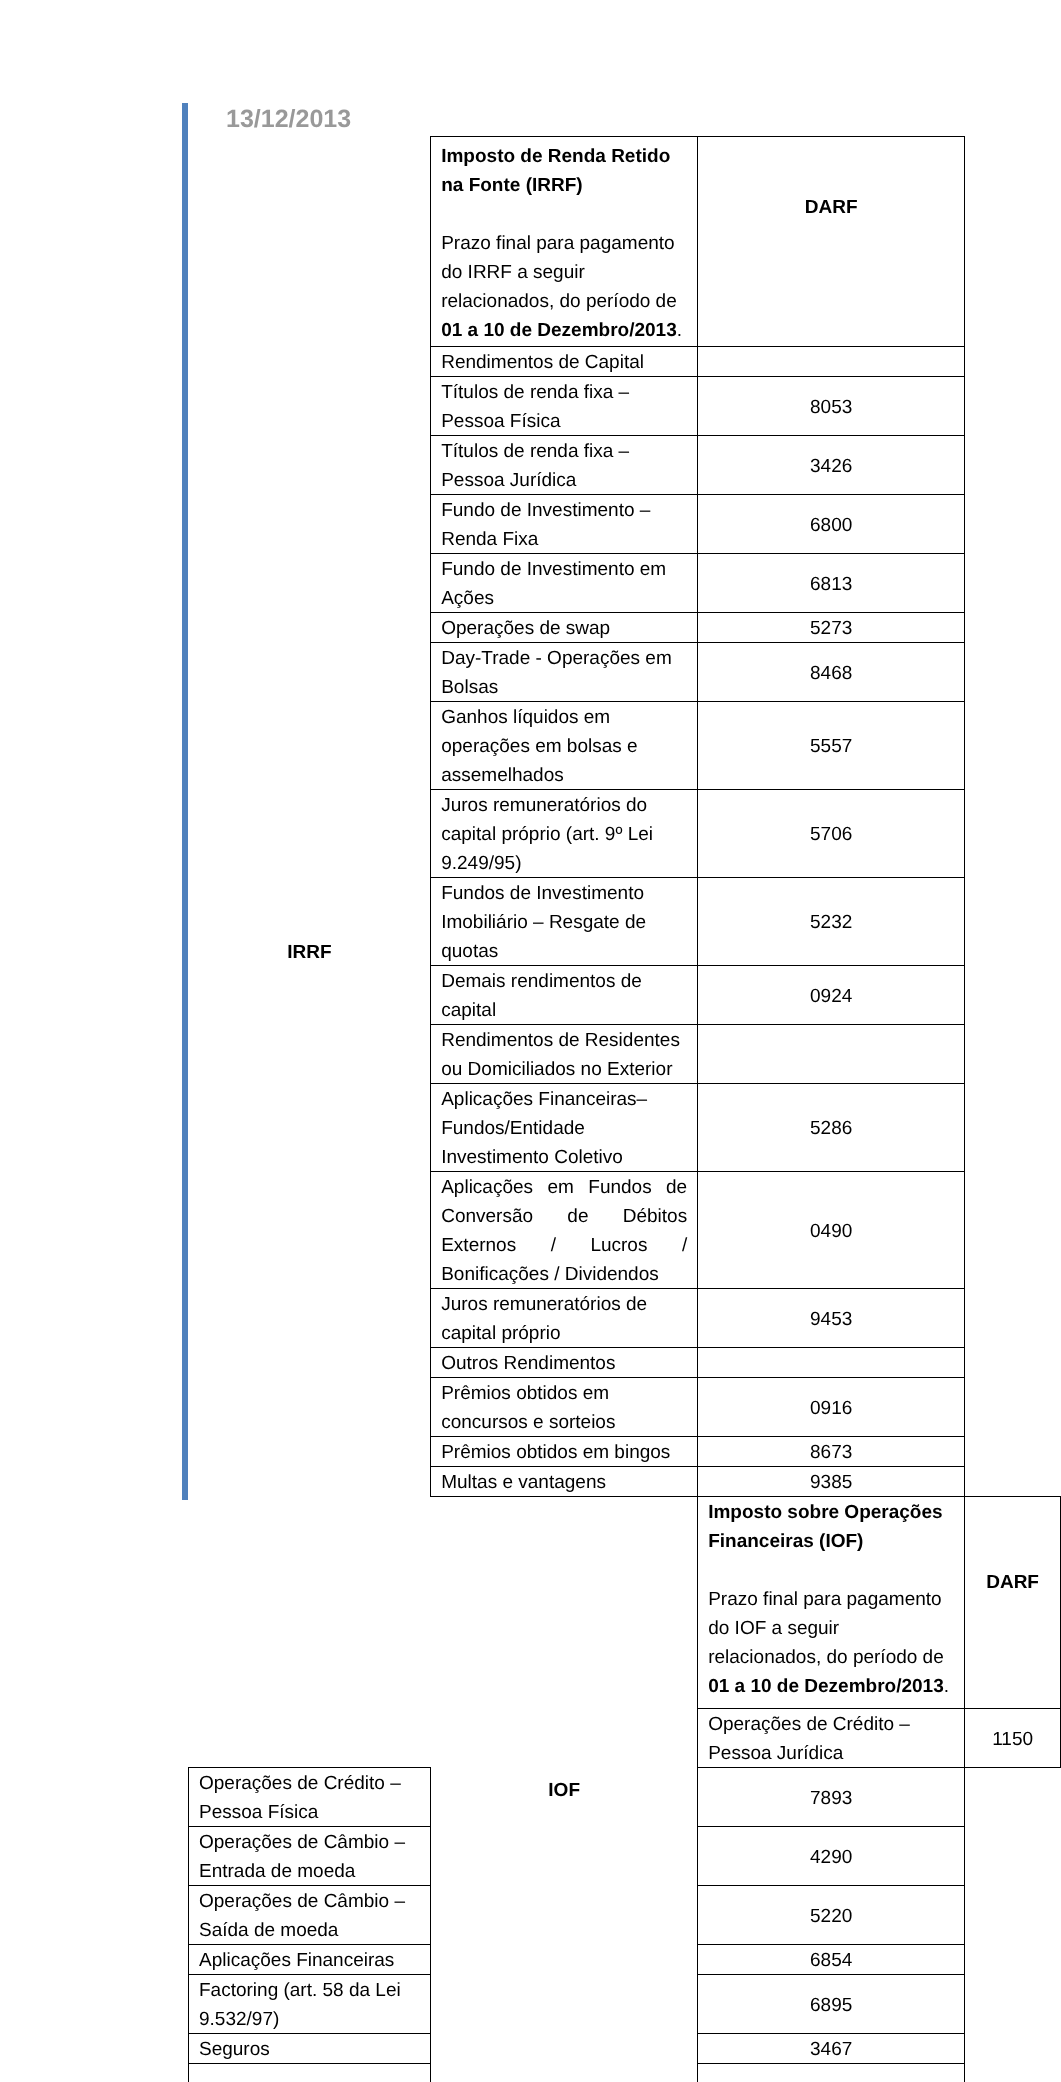13/12/2013
| IRRF | Imposto de Renda Retido na Fonte (IRRF) Prazo final para pagamento do IRRF a seguir relacionados, do período de 01 a 10 de Dezembro/2013 . | DARF | |
| | Rendimentos de Capital | | |
| | Títulos de renda fixa – Pessoa Física | 8053 | |
| | Títulos de renda fixa – Pessoa Jurídica | 3426 | |
| | Fundo de Investimento – Renda Fixa | 6800 | |
| | Fundo de Investimento em Ações | 6813 | |
| | Operações de swap | 5273 | |
| | Day-Trade - Operações em Bolsas | 8468 | |
| | Ganhos líquidos em operações em bolsas e assemelhados | 5557 | |
| | Juros remuneratórios do capital próprio (art. 9º Lei 9.249/95) | 5706 | |
| | Fundos de Investimento Imobiliário – Resgate de quotas | 5232 | |
| | Demais rendimentos de capital | 0924 | |
| | Rendimentos de Residentes ou Domiciliados no Exterior | | |
| | Aplicações Financeiras–Fundos/Entidade Investimento Coletivo | 5286 | |
| | Aplicações em Fundos de Conversão de Débitos Externos / Lucros / Bonificações / Dividendos | 0490 | |
| | Juros remuneratórios de capital próprio | 9453 | |
| | Outros Rendimentos | | |
| | Prêmios obtidos em concursos e sorteios | 0916 | |
| | Prêmios obtidos em bingos | 8673 | |
| | Multas e vantagens | 9385 | |
| | IOF | Imposto sobre Operações Financeiras (IOF) Prazo final para pagamento do IOF a seguir relacionados, do período de 01 a 10 de Dezembro/2013 . | DARF |
| | | Operações de Crédito – Pessoa Jurídica | 1150 |
| Operações de Crédito – Pessoa Física | | 7893 | |
| Operações de Câmbio – Entrada de moeda | | 4290 | |
| Operações de Câmbio – Saída de moeda | | 5220 | |
| Aplicações Financeiras | | 6854 | |
| Factoring (art. 58 da Lei 9.532/97) | | 6895 | |
| Seguros | | 3467 | |